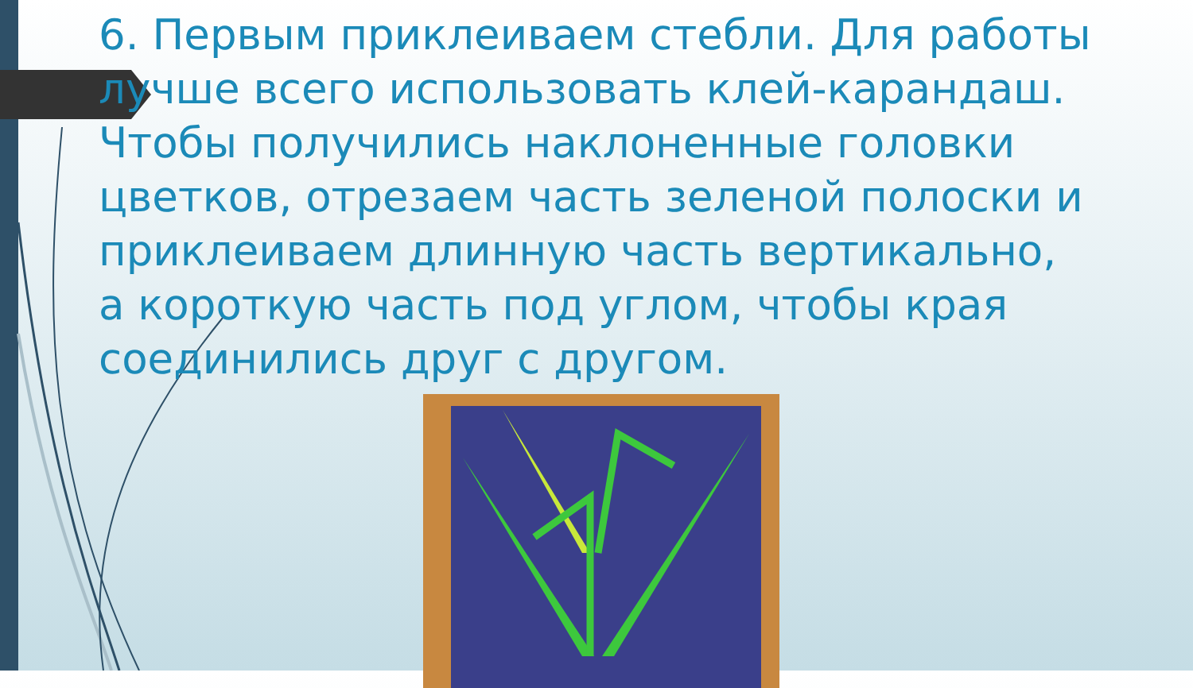6. Первым приклеиваем стебли. Для работы лучше всего использовать клей-карандаш. Чтобы получились наклоненные головки цветков, отрезаем часть зеленой полоски и приклеиваем длинную часть вертикально, а короткую часть под углом, чтобы края соединились друг с другом.